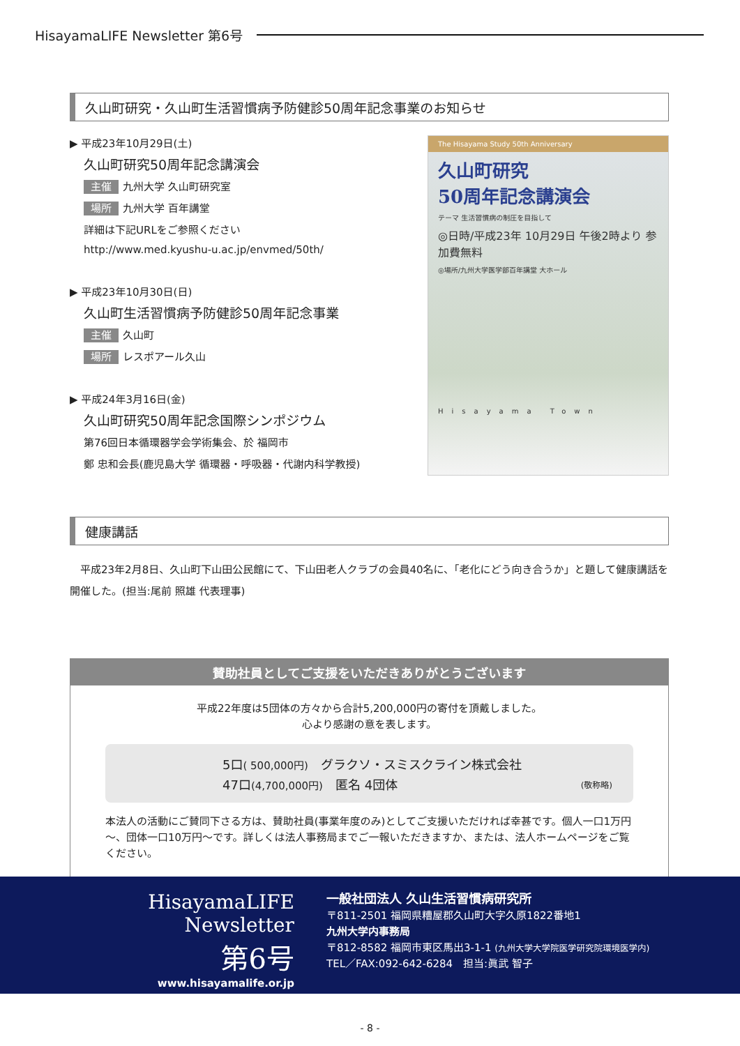HisayamaLIFE Newsletter 第6号
久山町研究・久山町生活習慣病予防健診50周年記念事業のお知らせ
▶ 平成23年10月29日(土)
久山町研究50周年記念講演会
主催 九州大学 久山町研究室
場所 九州大学 百年講堂
詳細は下記URLをご参照ください
http://www.med.kyushu-u.ac.jp/envmed/50th/
▶ 平成23年10月30日(日)
久山町生活習慣病予防健診50周年記念事業
主催 久山町
場所 レスポアール久山
▶ 平成24年3月16日(金)
久山町研究50周年記念国際シンポジウム
第76回日本循環器学会学術集会、於 福岡市
鄭 忠和会長(鹿児島大学 循環器・呼吸器・代謝内科学教授)
The Hisayama Study 50th Anniversary
久山町研究
50周年記念講演会
テーマ 生活習慣病の制圧を目指して
◎日時/平成23年 10月29日 午後2時より 参加費無料
◎場所/九州大学医学部百年講堂 大ホール
Hisayama Town
健康講話
　平成23年2月8日、久山町下山田公民館にて、下山田老人クラブの会員40名に、「老化にどう向き合うか」と題して健康講話を開催した。(担当:尾前 照雄 代表理事)
賛助社員としてご支援をいただきありがとうございます
平成22年度は5団体の方々から合計5,200,000円の寄付を頂戴しました。
心より感謝の意を表します。
5口( 500,000円)　グラクソ・スミスクライン株式会社
47口(4,700,000円)　匿名 4団体 (敬称略)
本法人の活動にご賛同下さる方は、賛助社員(事業年度のみ)としてご支援いただければ幸甚です。個人一口1万円～、団体一口10万円～です。詳しくは法人事務局までご一報いただきますか、または、法人ホームページをご覧ください。
HisayamaLIFE Newsletter
第6号
www.hisayamalife.or.jp
一般社団法人 久山生活習慣病研究所
〒811-2501 福岡県糟屋郡久山町大字久原1822番地1
九州大学内事務局
〒812-8582 福岡市東区馬出3-1-1 (九州大学大学院医学研究院環境医学内)
TEL／FAX:092-642-6284　担当:眞武 智子
- 8 -